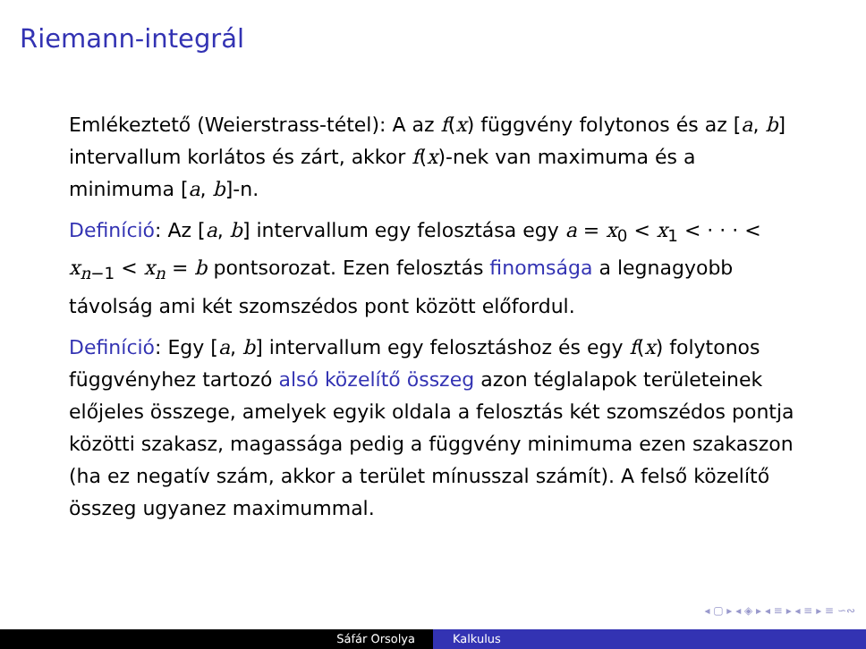Riemann-integrál
Emlékeztető (Weierstrass-tétel): A az f(x) függvény folytonos és az [a, b] intervallum korlátos és zárt, akkor f(x)-nek van maximuma és a minimuma [a, b]-n.
Definíció: Az [a, b] intervallum egy felosztása egy a = x<sub>0</sub> < x<sub>1</sub> < · · · < x<sub>n−1</sub> < x<sub>n</sub> = b pontsorozat. Ezen felosztás finomsága a legnagyobb távolság ami két szomszédos pont között előfordul.
Definíció: Egy [a, b] intervallum egy felosztáshoz és egy f(x) folytonos függvényhez tartozó alsó közelítő összeg azon téglalapok területeinek előjeles összege, amelyek egyik oldala a felosztás két szomszédos pontja közötti szakasz, magassága pedig a függvény minimuma ezen szakaszon (ha ez negatív szám, akkor a terület mínusszal számít). A felső közelítő összeg ugyanez maximummal.
◂ ▢ ▸ ◂ ◈ ▸ ◂ ≡ ▸ ◂ ≡ ▸ ≡ ∽∾
Sáfár Orsolya Kalkulus